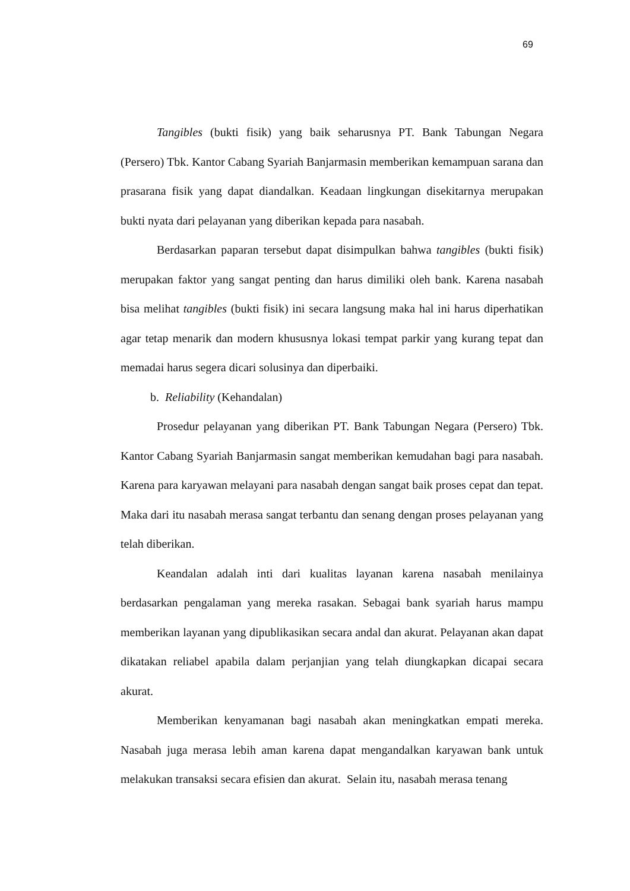69
Tangibles (bukti fisik) yang baik seharusnya PT. Bank Tabungan Negara (Persero) Tbk. Kantor Cabang Syariah Banjarmasin memberikan kemampuan sarana dan prasarana fisik yang dapat diandalkan. Keadaan lingkungan disekitarnya merupakan bukti nyata dari pelayanan yang diberikan kepada para nasabah.
Berdasarkan paparan tersebut dapat disimpulkan bahwa tangibles (bukti fisik) merupakan faktor yang sangat penting dan harus dimiliki oleh bank. Karena nasabah bisa melihat tangibles (bukti fisik) ini secara langsung maka hal ini harus diperhatikan agar tetap menarik dan modern khususnya lokasi tempat parkir yang kurang tepat dan memadai harus segera dicari solusinya dan diperbaiki.
b. Reliability (Kehandalan)
Prosedur pelayanan yang diberikan PT. Bank Tabungan Negara (Persero) Tbk. Kantor Cabang Syariah Banjarmasin sangat memberikan kemudahan bagi para nasabah. Karena para karyawan melayani para nasabah dengan sangat baik proses cepat dan tepat. Maka dari itu nasabah merasa sangat terbantu dan senang dengan proses pelayanan yang telah diberikan.
Keandalan adalah inti dari kualitas layanan karena nasabah menilainya berdasarkan pengalaman yang mereka rasakan. Sebagai bank syariah harus mampu memberikan layanan yang dipublikasikan secara andal dan akurat. Pelayanan akan dapat dikatakan reliabel apabila dalam perjanjian yang telah diungkapkan dicapai secara akurat.
Memberikan kenyamanan bagi nasabah akan meningkatkan empati mereka. Nasabah juga merasa lebih aman karena dapat mengandalkan karyawan bank untuk melakukan transaksi secara efisien dan akurat. Selain itu, nasabah merasa tenang